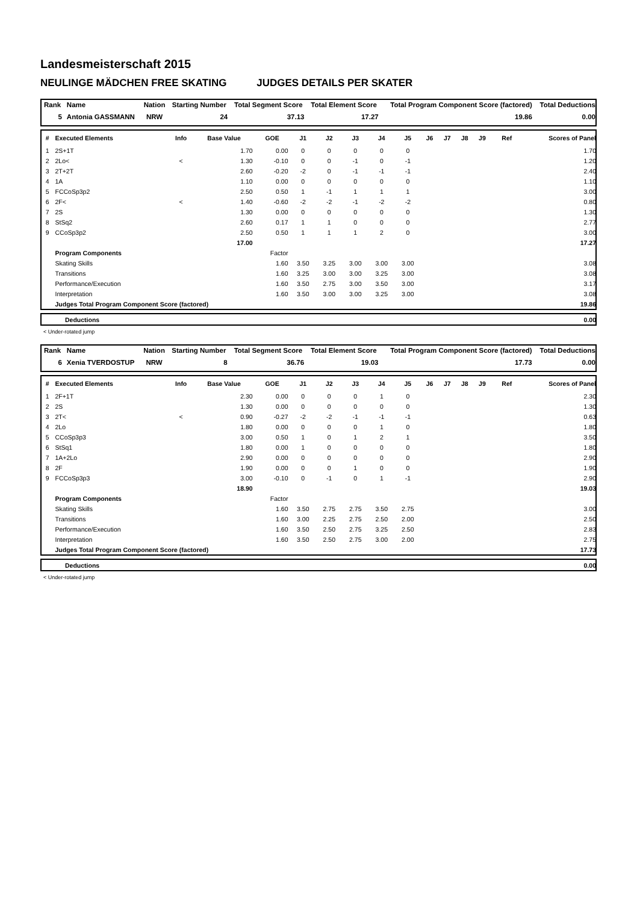Landesmeisterschaft 2015
NEULINGE MÄDCHEN FREE SKATING JUDGES DETAILS PER SKATER
| Rank | Name | Nation | Starting Number | Total Segment Score | Total Element Score | Total Program Component Score (factored) | Total Deductions |
| --- | --- | --- | --- | --- | --- | --- | --- |
| 5 | Antonia GASSMANN | NRW | 24 | 37.13 | 17.27 | 19.86 | 0.00 |
| # | Executed Elements | Info | Base Value | GOE | J1 | J2 | J3 | J4 | J5 | J6 | J7 | J8 | J9 | Ref | Scores of Panel |
| --- | --- | --- | --- | --- | --- | --- | --- | --- | --- | --- | --- | --- | --- | --- | --- |
| 1 | 2S+1T | | 1.70 | 0.00 | 0 | 0 | 0 | 0 | 0 | | | | | | 1.70 |
| 2 | 2Lo< | < | 1.30 | -0.10 | 0 | 0 | -1 | 0 | -1 | | | | | | 1.20 |
| 3 | 2T+2T | | 2.60 | -0.20 | -2 | 0 | -1 | -1 | -1 | | | | | | 2.40 |
| 4 | 1A | | 1.10 | 0.00 | 0 | 0 | 0 | 0 | 0 | | | | | | 1.10 |
| 5 | FCCoSp3p2 | | 2.50 | 0.50 | 1 | -1 | 1 | 1 | 1 | | | | | | 3.00 |
| 6 | 2F< | < | 1.40 | -0.60 | -2 | -2 | -1 | -2 | -2 | | | | | | 0.80 |
| 7 | 2S | | 1.30 | 0.00 | 0 | 0 | 0 | 0 | 0 | | | | | | 1.30 |
| 8 | StSq2 | | 2.60 | 0.17 | 1 | 1 | 0 | 0 | 0 | | | | | | 2.77 |
| 9 | CCoSp3p2 | | 2.50 | 0.50 | 1 | 1 | 1 | 2 | 0 | | | | | | 3.00 |
| | | | 17.00 | | | | | | | | | | | | 17.27 |
| | Program Components | | | Factor | | | | | | | | | | | |
| | Skating Skills | | | 1.60 | 3.50 | 3.25 | 3.00 | 3.00 | 3.00 | | | | | | 3.08 |
| | Transitions | | | 1.60 | 3.25 | 3.00 | 3.00 | 3.25 | 3.00 | | | | | | 3.08 |
| | Performance/Execution | | | 1.60 | 3.50 | 2.75 | 3.00 | 3.50 | 3.00 | | | | | | 3.17 |
| | Interpretation | | | 1.60 | 3.50 | 3.00 | 3.00 | 3.25 | 3.00 | | | | | | 3.08 |
| | Judges Total Program Component Score (factored) | | | | | | | | | | | | | | 19.86 |
| | Deductions | 0.00 |
< Under-rotated jump
| Rank | Name | Nation | Starting Number | Total Segment Score | Total Element Score | Total Program Component Score (factored) | Total Deductions |
| --- | --- | --- | --- | --- | --- | --- | --- |
| 6 | Xenia TVERDOSTUP | NRW | 8 | 36.76 | 19.03 | 17.73 | 0.00 |
| # | Executed Elements | Info | Base Value | GOE | J1 | J2 | J3 | J4 | J5 | J6 | J7 | J8 | J9 | Ref | Scores of Panel |
| --- | --- | --- | --- | --- | --- | --- | --- | --- | --- | --- | --- | --- | --- | --- | --- |
| 1 | 2F+1T | | 2.30 | 0.00 | 0 | 0 | 0 | 1 | 0 | | | | | | 2.30 |
| 2 | 2S | | 1.30 | 0.00 | 0 | 0 | 0 | 0 | 0 | | | | | | 1.30 |
| 3 | 2T< | < | 0.90 | -0.27 | -2 | -2 | -1 | -1 | -1 | | | | | | 0.63 |
| 4 | 2Lo | | 1.80 | 0.00 | 0 | 0 | 0 | 1 | 0 | | | | | | 1.80 |
| 5 | CCoSp3p3 | | 3.00 | 0.50 | 1 | 0 | 1 | 2 | 1 | | | | | | 3.50 |
| 6 | StSq1 | | 1.80 | 0.00 | 1 | 0 | 0 | 0 | 0 | | | | | | 1.80 |
| 7 | 1A+2Lo | | 2.90 | 0.00 | 0 | 0 | 0 | 0 | 0 | | | | | | 2.90 |
| 8 | 2F | | 1.90 | 0.00 | 0 | 0 | 1 | 0 | 0 | | | | | | 1.90 |
| 9 | FCCoSp3p3 | | 3.00 | -0.10 | 0 | -1 | 0 | 1 | -1 | | | | | | 2.90 |
| | | | 18.90 | | | | | | | | | | | | 19.03 |
| | Program Components | | | Factor | | | | | | | | | | | |
| | Skating Skills | | | 1.60 | 3.50 | 2.75 | 2.75 | 3.50 | 2.75 | | | | | | 3.00 |
| | Transitions | | | 1.60 | 3.00 | 2.25 | 2.75 | 2.50 | 2.00 | | | | | | 2.50 |
| | Performance/Execution | | | 1.60 | 3.50 | 2.50 | 2.75 | 3.25 | 2.50 | | | | | | 2.83 |
| | Interpretation | | | 1.60 | 3.50 | 2.50 | 2.75 | 3.00 | 2.00 | | | | | | 2.75 |
| | Judges Total Program Component Score (factored) | | | | | | | | | | | | | | 17.73 |
| | Deductions | 0.00 |
< Under-rotated jump